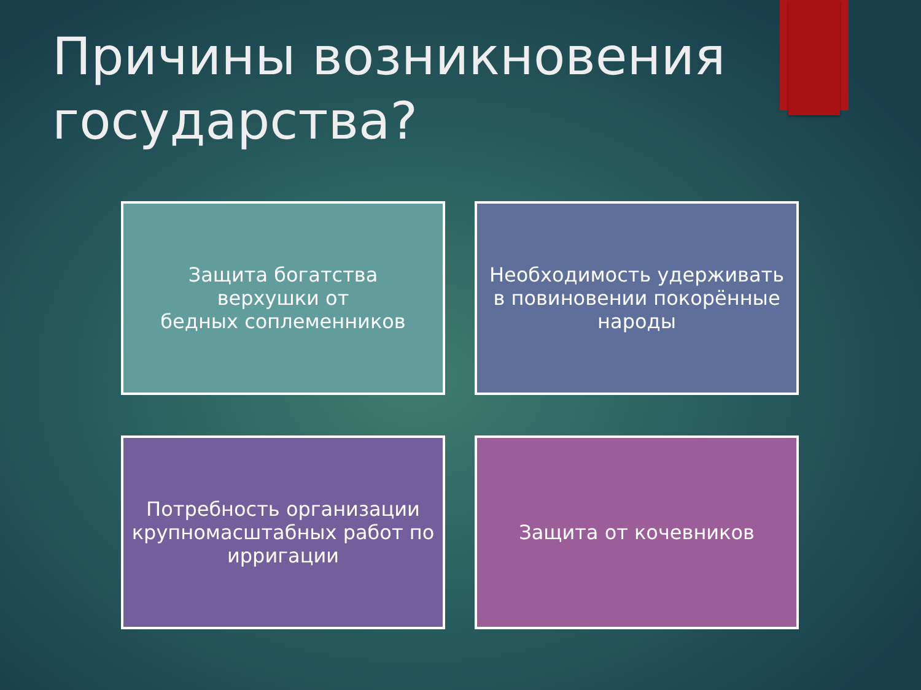Причины возникновения государства?
Защита богатства
верхушки от
бедных соплеменников
Необходимость удерживать в повиновении покорённые народы
Потребность организации крупномасштабных работ по ирригации
Защита от кочевников